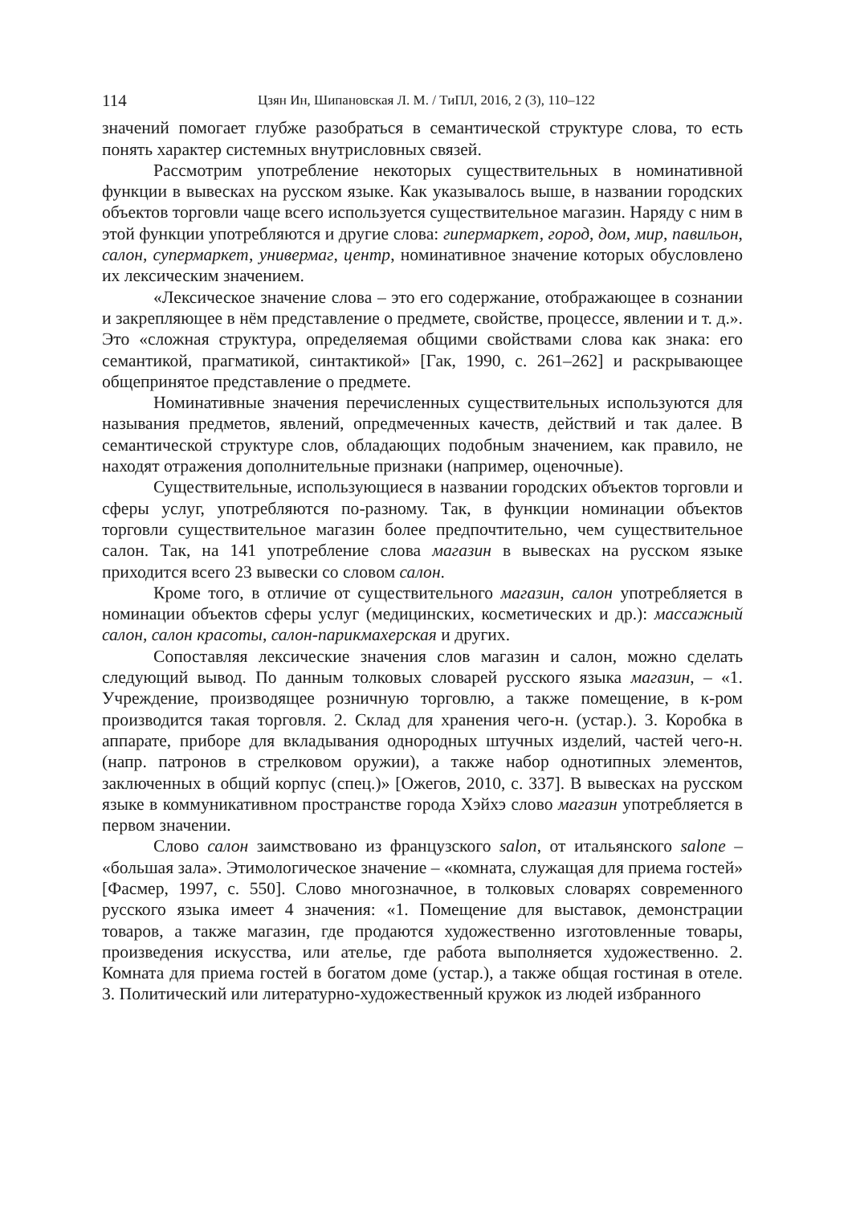114 Цзян Ин, Шипановская Л. М. / ТиПЛ, 2016, 2 (3), 110–122
значений помогает глубже разобраться в семантической структуре слова, то есть понять характер системных внутрисловных связей.
Рассмотрим употребление некоторых существительных в номинативной функции в вывесках на русском языке. Как указывалось выше, в названии городских объектов торговли чаще всего используется существительное магазин. Наряду с ним в этой функции употребляются и другие слова: гипермаркет, город, дом, мир, павильон, салон, супермаркет, универмаг, центр, номинативное значение которых обусловлено их лексическим значением.
«Лексическое значение слова – это его содержание, отображающее в сознании и закрепляющее в нём представление о предмете, свойстве, процессе, явлении и т. д.». Это «сложная структура, определяемая общими свойствами слова как знака: его семантикой, прагматикой, синтактикой» [Гак, 1990, с. 261–262] и раскрывающее общепринятое представление о предмете.
Номинативные значения перечисленных существительных используются для называния предметов, явлений, опредмеченных качеств, действий и так далее. В семантической структуре слов, обладающих подобным значением, как правило, не находят отражения дополнительные признаки (например, оценочные).
Существительные, использующиеся в названии городских объектов торговли и сферы услуг, употребляются по-разному. Так, в функции номинации объектов торговли существительное магазин более предпочтительно, чем существительное салон. Так, на 141 употребление слова магазин в вывесках на русском языке приходится всего 23 вывески со словом салон.
Кроме того, в отличие от существительного магазин, салон употребляется в номинации объектов сферы услуг (медицинских, косметических и др.): массажный салон, салон красоты, салон-парикмахерская и других.
Сопоставляя лексические значения слов магазин и салон, можно сделать следующий вывод. По данным толковых словарей русского языка магазин, – «1. Учреждение, производящее розничную торговлю, а также помещение, в к-ром производится такая торговля. 2. Склад для хранения чего-н. (устар.). 3. Коробка в аппарате, приборе для вкладывания однородных штучных изделий, частей чего-н. (напр. патронов в стрелковом оружии), а также набор однотипных элементов, заключенных в общий корпус (спец.)» [Ожегов, 2010, с. 337]. В вывесках на русском языке в коммуникативном пространстве города Хэйхэ слово магазин употребляется в первом значении.
Слово салон заимствовано из французского salon, от итальянского salone – «большая зала». Этимологическое значение – «комната, служащая для приема гостей» [Фасмер, 1997, с. 550]. Слово многозначное, в толковых словарях современного русского языка имеет 4 значения: «1. Помещение для выставок, демонстрации товаров, а также магазин, где продаются художественно изготовленные товары, произведения искусства, или ателье, где работа выполняется художественно. 2. Комната для приема гостей в богатом доме (устар.), а также общая гостиная в отеле. 3. Политический или литературно-художественный кружок из людей избранного